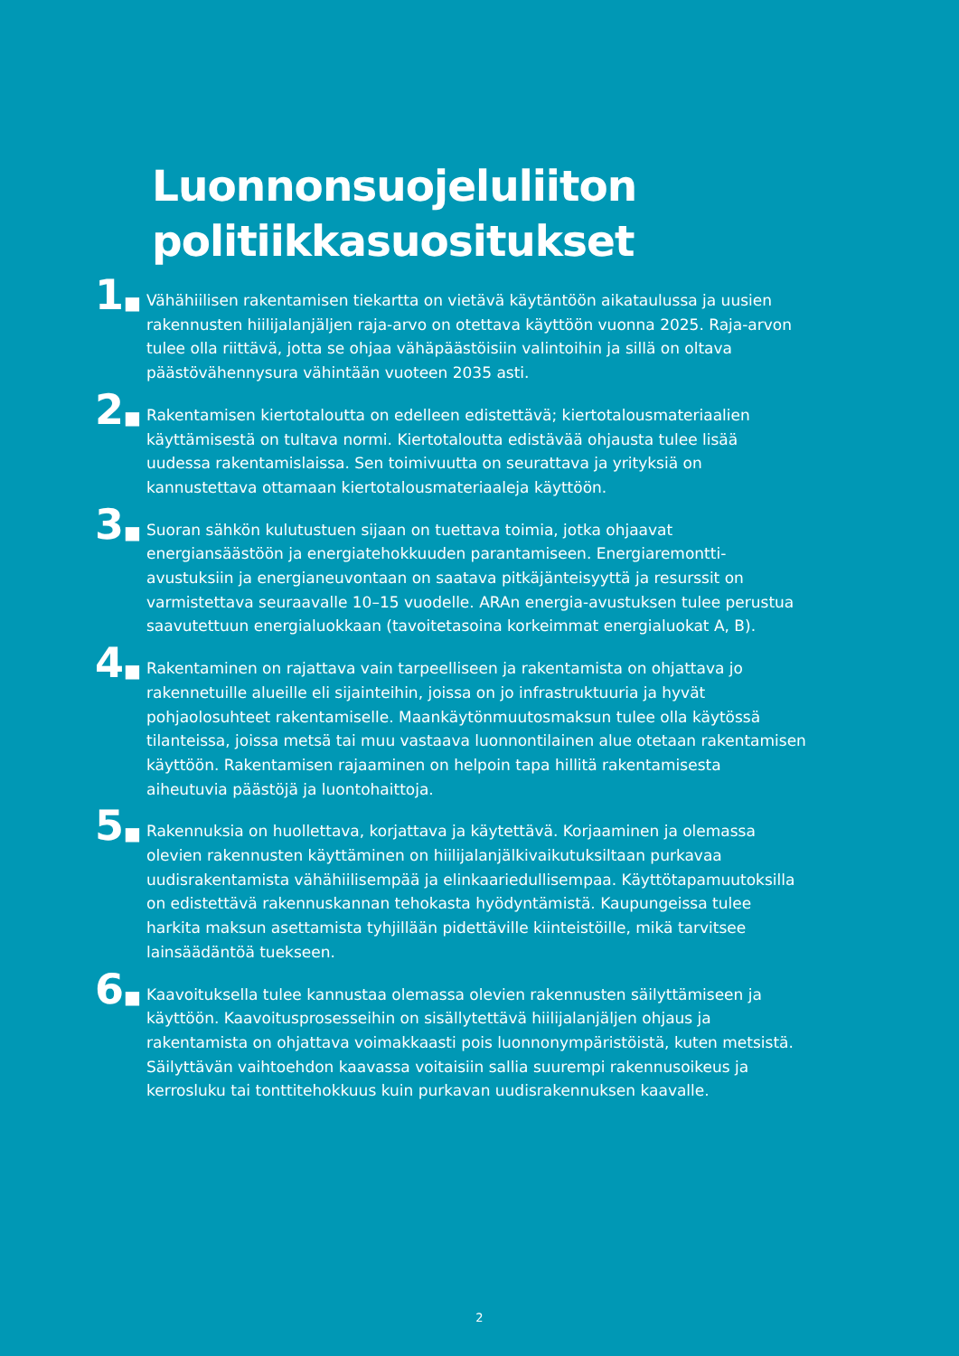Luonnonsuojeluliiton
politiikkasuositukset
1■
Vähähiilisen rakentamisen tiekartta on vietävä käytäntöön aikataulussa ja uusien rakennusten hiilijalanjäljen raja-arvo on otettava käyttöön vuonna 2025. Raja-arvon tulee olla riittävä, jotta se ohjaa vähäpäästöisiin valintoihin ja sillä on oltava päästövähennysura vähintään vuoteen 2035 asti.
2■
Rakentamisen kiertotaloutta on edelleen edistettävä; kiertotalousmateriaa­lien käyttämisestä on tultava normi. Kiertotaloutta edistävää ohjausta tulee lisää uudessa rakentamislaissa. Sen toimivuutta on seurattava ja yrityksiä on kannustettava ottamaan kiertotalousmateriaaleja käyttöön.
3■
Suoran sähkön kulutustuen sijaan on tuettava toimia, jotka ohjaavat energiansäästöön ja energiatehokkuuden parantamiseen. Energiaremontti­avustuksiin ja energianeuvontaan on saatava pitkäjänteisyyttä ja resurssit on varmistettava seuraavalle 10–15 vuodelle. ARAn energia-avustuksen tulee perustua saavutettuun energialuokkaan (tavoitetasoina korkeimmat energialuokat A, B).
4■
Rakentaminen on rajattava vain tarpeelliseen ja rakentamista on ohjattava jo rakennetuille alueille eli sijainteihin, joissa on jo infrastruktuuria ja hyvät pohjaolosuhteet rakentamiselle. Maankäytönmuutosmaksun tulee olla käytössä tilanteissa, joissa metsä tai muu vastaava luonnontilainen alue otetaan rakentamisen käyttöön. Rakentamisen rajaaminen on helpoin tapa hillitä rakentamisesta aiheutuvia päästöjä ja luontohaittoja.
5■
Rakennuksia on huollettava, korjattava ja käytettävä. Korjaaminen ja ole­massa olevien rakennusten käyttäminen on hiilijalanjälkivaikutuksiltaan purkavaa uudisrakentamista vähähiilisempää ja elinkaariedullisempaa. Käyttötapamuutoksilla on edistettävä rakennuskannan tehokasta hyödyntä­mistä. Kaupungeissa tulee harkita maksun asettamista tyhjillään pidettäville kiinteistöille, mikä tarvitsee lainsäädäntöä tuekseen.
6■
Kaavoituksella tulee kannustaa olemassa olevien rakennusten säilyttämi­seen ja käyttöön. Kaavoitusprosesseihin on sisällytettävä hiilijalanjäljen ohjaus ja rakentamista on ohjattava voimakkaasti pois luonnonympäris­töistä, kuten metsistä. Säilyttävän vaihtoehdon kaavassa voitaisiin sallia suurempi rakennusoikeus ja kerrosluku tai tonttitehokkuus kuin purkavan uudisrakennuksen kaavalle.
2